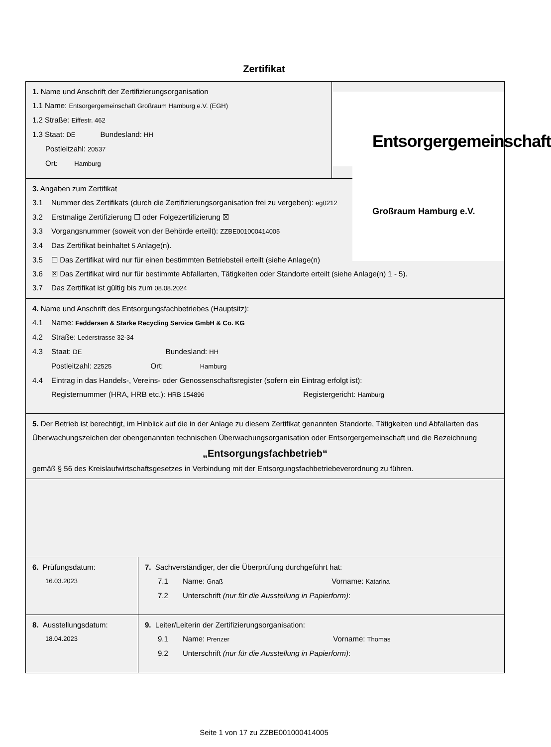Zertifikat
1. Name und Anschrift der Zertifizierungsorganisation
1.1 Name: Entsorgergemeinschaft Großraum Hamburg e.V. (EGH)
1.2 Straße: Eiffestr. 462
1.3 Staat: DE Bundesland: HH
Postleitzahl: 20537
Ort: Hamburg
Entsorgergemeinschaft
Großraum Hamburg e.V.
3. Angaben zum Zertifikat
3.1 Nummer des Zertifikats (durch die Zertifizierungsorganisation frei zu vergeben): eg0212
3.2 Erstmalige Zertifizierung ☐ oder Folgezertifizierung ☒
3.3 Vorgangsnummer (soweit von der Behörde erteilt): ZZBE001000414005
3.4 Das Zertifikat beinhaltet 5 Anlage(n).
3.5 ☐ Das Zertifikat wird nur für einen bestimmten Betriebsteil erteilt (siehe Anlage(n)
3.6 ☒ Das Zertifikat wird nur für bestimmte Abfallarten, Tätigkeiten oder Standorte erteilt (siehe Anlage(n) 1 - 5).
3.7 Das Zertifikat ist gültig bis zum 08.08.2024
4. Name und Anschrift des Entsorgungsfachbetriebes (Hauptsitz):
4.1 Name: Feddersen & Starke Recycling Service GmbH & Co. KG
4.2 Straße: Lederstrasse 32-34
4.3 Staat: DE Bundesland: HH
Postleitzahl: 22525 Ort: Hamburg
4.4 Eintrag in das Handels-, Vereins- oder Genossenschaftsregister (sofern ein Eintrag erfolgt ist):
Registernummer (HRA, HRB etc.): HRB 154896 Registergericht: Hamburg
5. Der Betrieb ist berechtigt, im Hinblick auf die in der Anlage zu diesem Zertifikat genannten Standorte, Tätigkeiten und Abfallarten das Überwachungszeichen der obengenannten technischen Überwachungsorganisation oder Entsorgergemeinschaft und die Bezeichnung
„Entsorgungsfachbetrieb“
gemäß § 56 des Kreislaufwirtschaftsgesetzes in Verbindung mit der Entsorgungsfachbetriebeverordnung zu führen.
6. Prüfungsdatum:
16.03.2023
7. Sachverständiger, der die Überprüfung durchgeführt hat:
7.1 Name: Gnaß Vorname: Katarina
7.2 Unterschrift (nur für die Ausstellung in Papierform):
8. Ausstellungsdatum:
18.04.2023
9. Leiter/Leiterin der Zertifizierungsorganisation:
9.1 Name: Prenzer Vorname: Thomas
9.2 Unterschrift (nur für die Ausstellung in Papierform):
Seite 1 von 17 zu ZZBE001000414005